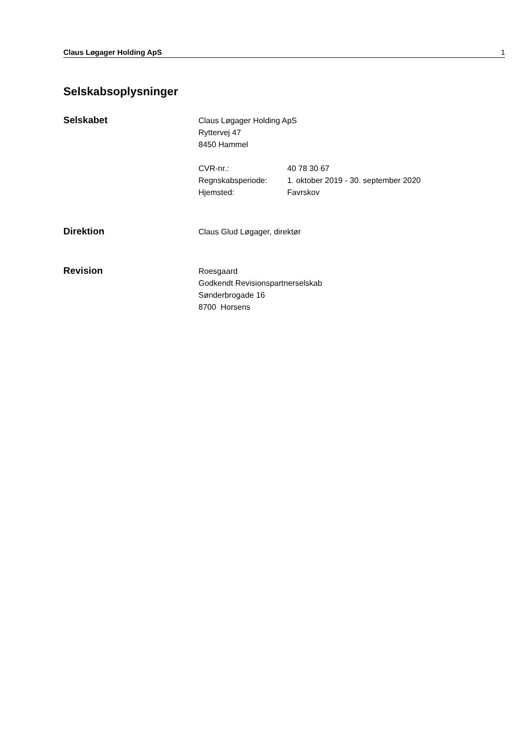Claus Løgager Holding ApS 1
Selskabsoplysninger
Selskabet
Claus Løgager Holding ApS
Ryttervej 47
8450 Hammel
| CVR-nr.: | 40 78 30 67 |
| Regnskabsperiode: | 1. oktober 2019 - 30. september 2020 |
| Hjemsted: | Favrskov |
Direktion
Claus Glud Løgager, direktør
Revision
Roesgaard
Godkendt Revisionspartnerselskab
Sønderbrogade 16
8700 Horsens